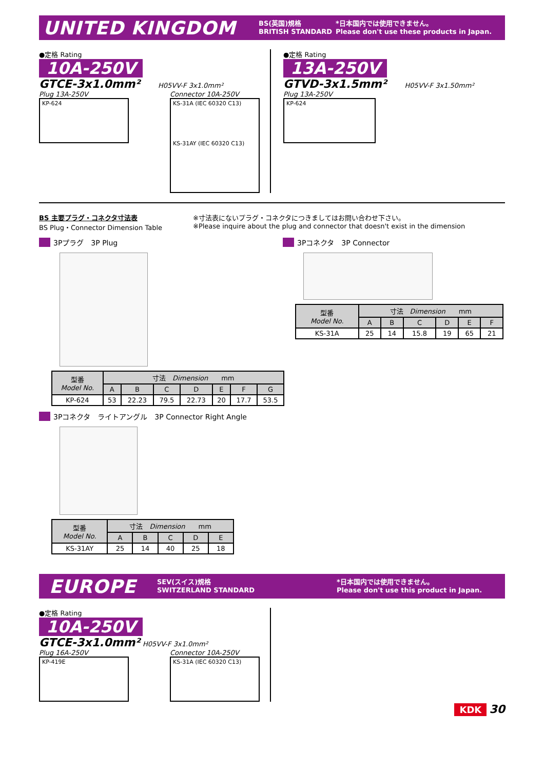UNITED KINGDOM BS(英国)規格
BRITISH STANDARD *日本国内では使用できません。
Please don't use these products in Japan.
●定格 Rating
10A-250V
GTCE-3x1.0mm² H05VV-F 3x1.0mm²
Plug 13A-250V
KP-624
Connector 10A-250V
KS-31A (IEC 60320 C13)
KS-31AY (IEC 60320 C13)
●定格 Rating
13A-250V
GTVD-3x1.5mm² H05VV-F 3x1.50mm²
Plug 13A-250V
KP-624
BS 主要プラグ・コネクタ寸法表
BS Plug・Connector Dimension Table
※寸法表にないプラグ・コネクタにつきましてはお問い合わせ下さい。
※Please inquire about the plug and connector that doesn't exist in the dimension
3Pプラグ　3P Plug
| 型番 Model No. | 寸法 Dimension mm | | | | | | |
| --- | --- | --- | --- | --- | --- | --- | --- |
| | A | B | C | D | E | F | G |
| KP-624 | 53 | 22.23 | 79.5 | 22.73 | 20 | 17.7 | 53.5 |
3Pコネクタ　3P Connector
| 型番 Model No. | 寸法 Dimension mm | | | | | |
| --- | --- | --- | --- | --- | --- | --- |
| | A | B | C | D | E | F |
| KS-31A | 25 | 14 | 15.8 | 19 | 65 | 21 |
3Pコネクタ　ライトアングル　3P Connector Right Angle
| 型番 Model No. | 寸法 Dimension mm | | | | |
| --- | --- | --- | --- | --- | --- |
| | A | B | C | D | E |
| KS-31AY | 25 | 14 | 40 | 25 | 18 |
EUROPE SEV(スイス)規格
SWITZERLAND STANDARD *日本国内では使用できません。
Please don't use this product in Japan.
●定格 Rating
10A-250V
GTCE-3x1.0mm² H05VV-F 3x1.0mm²
Plug 16A-250V
KP-419E
Connector 10A-250V
KS-31A (IEC 60320 C13)
KDK 30